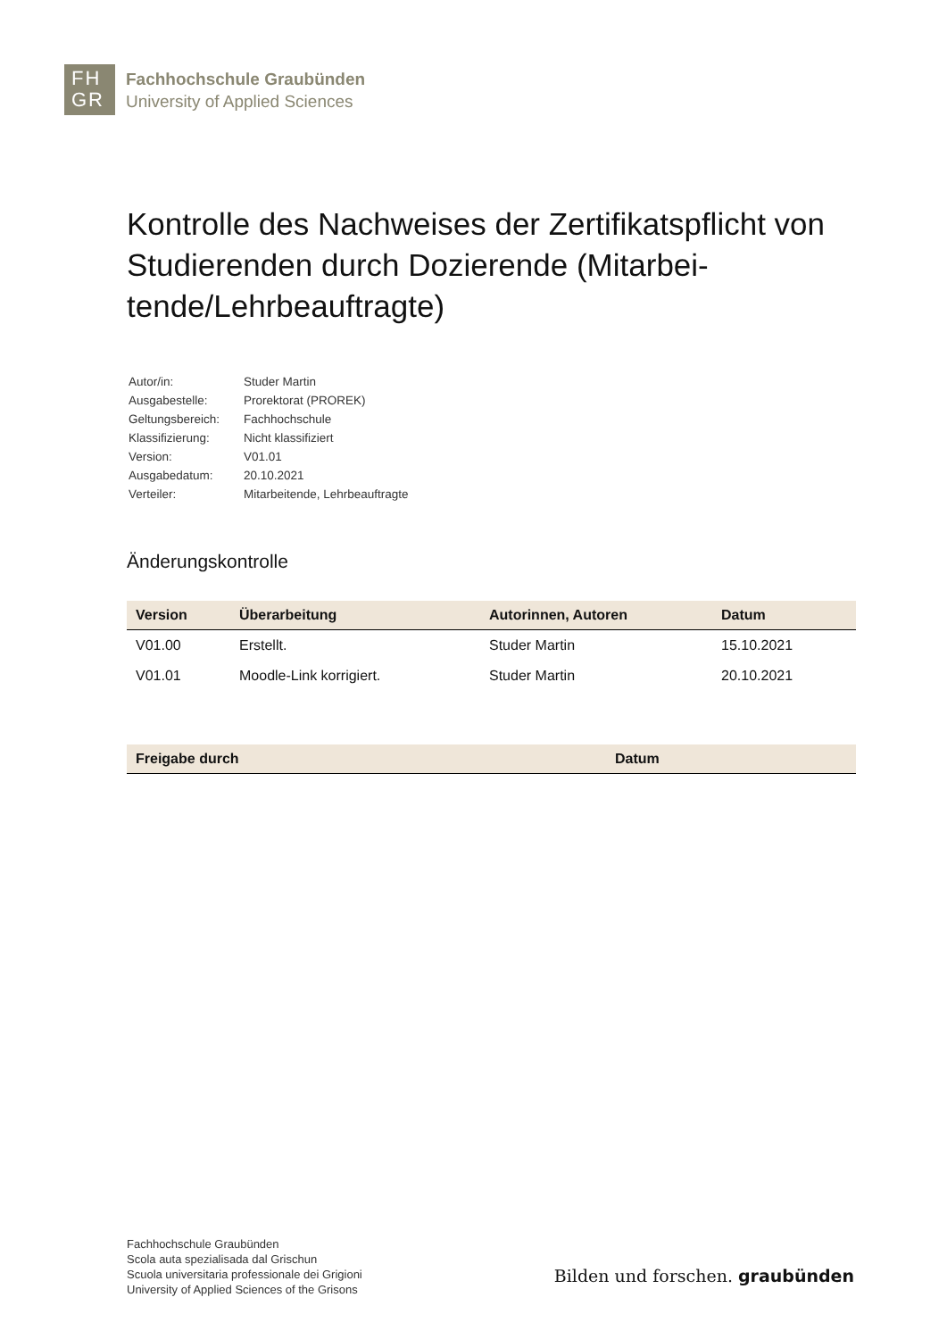FH
GR
Fachhochschule Graubünden
University of Applied Sciences
Kontrolle des Nachweises der Zertifikatspflicht von Studierenden durch Dozierende (Mitarbei-tende/Lehrbeauftragte)
| Autor/in: | Studer Martin |
| Ausgabestelle: | Prorektorat (PROREK) |
| Geltungsbereich: | Fachhochschule |
| Klassifizierung: | Nicht klassifiziert |
| Version: | V01.01 |
| Ausgabedatum: | 20.10.2021 |
| Verteiler: | Mitarbeitende, Lehrbeauftragte |
Änderungskontrolle
| Version | Überarbeitung | Autorinnen, Autoren | Datum |
| --- | --- | --- | --- |
| V01.00 | Erstellt. | Studer Martin | 15.10.2021 |
| V01.01 | Moodle-Link korrigiert. | Studer Martin | 20.10.2021 |
| Freigabe durch | Datum |
| --- | --- |
Fachhochschule Graubünden
Scola auta spezialisada dal Grischun
Scuola universitaria professionale dei Grigioni
University of Applied Sciences of the Grisons
Bilden und forschen. graubünden